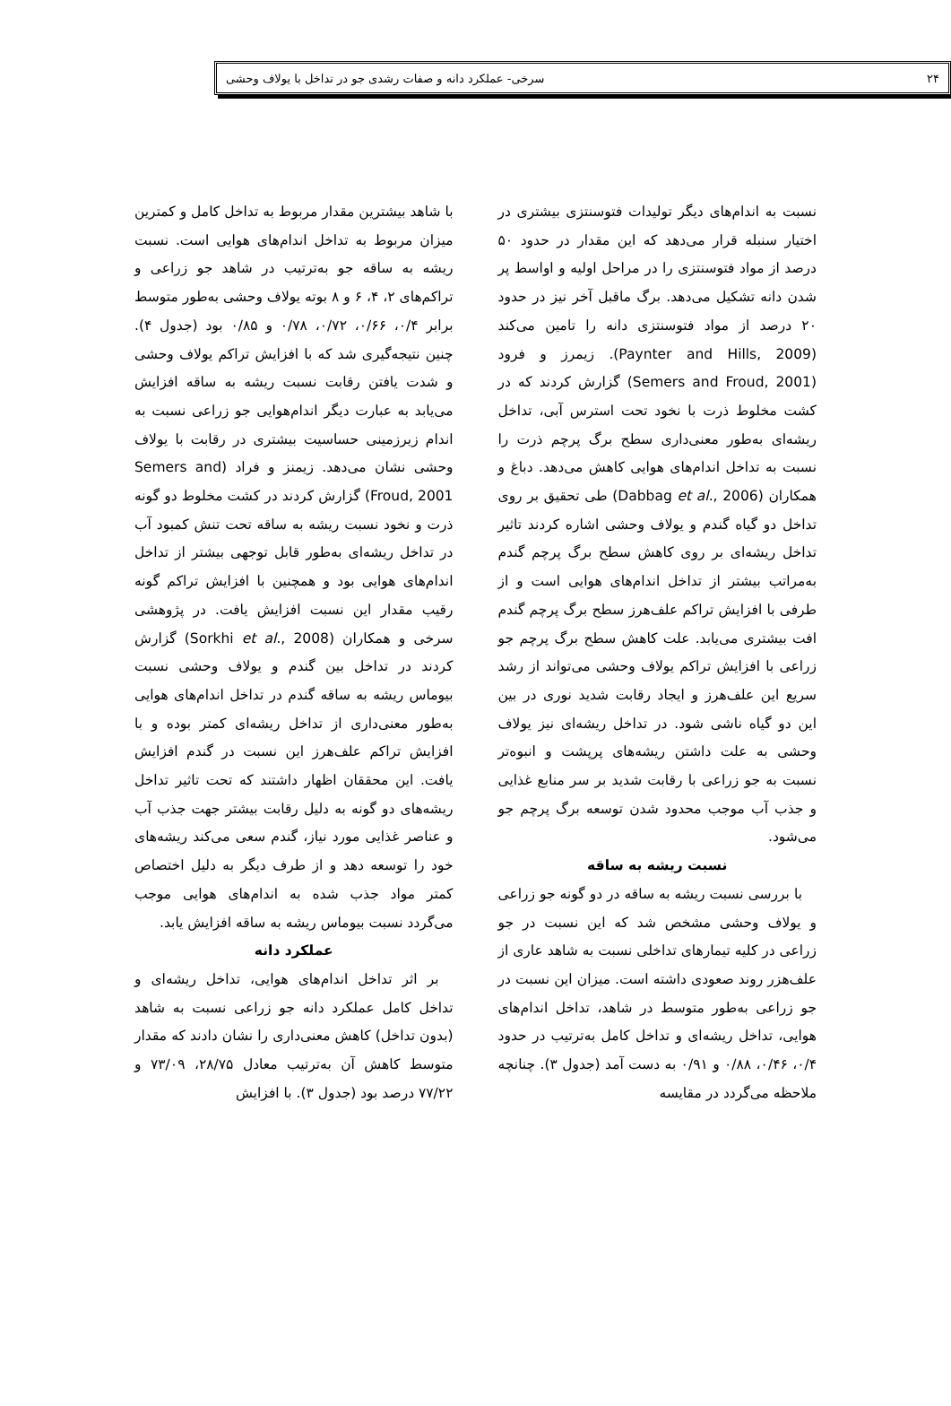۲۴ سرخی- عملکرد دانه و صفات رشدی جو در تداخل با یولاف وحشی
نسبت به اندام‌های دیگر تولیدات فتوسنتزی بیشتری در اختیار سنبله قرار می‌دهد که این مقدار در حدود ۵۰ درصد از مواد فتوسنتزی را در مراحل اولیه و اواسط پر شدن دانه تشکیل می‌دهد. برگ ماقبل آخر نیز در حدود ۲۰ درصد از مواد فتوسنتزی دانه را تامین می‌کند (Paynter and Hills, 2009). زیمرز و فرود (Semers and Froud, 2001) گزارش کردند که در کشت مخلوط ذرت با نخود تحت استرس آبی، تداخل ریشه‌ای به‌طور معنی‌داری سطح برگ پرچم ذرت را نسبت به تداخل اندام‌های هوایی کاهش می‌دهد. دباغ و همکاران (Dabbag et al., 2006) طی تحقیق بر روی تداخل دو گیاه گندم و یولاف وحشی اشاره کردند تاثیر تداخل ریشه‌ای بر روی کاهش سطح برگ پرچم گندم به‌مراتب بیشتر از تداخل اندام‌های هوایی است و از طرفی با افزایش تراکم علف‌هرز سطح برگ پرچم گندم افت بیشتری می‌یابد. علت کاهش سطح برگ پرچم جو زراعی با افزایش تراکم یولاف وحشی می‌تواند از رشد سریع این علف‌هرز و ایجاد رقابت شدید نوری در بین این دو گیاه ناشی شود. در تداخل ریشه‌ای نیز یولاف وحشی به علت داشتن ریشه‌های پرپشت و انبوه‌تر نسبت به جو زراعی با رقابت شدید بر سر منابع غذایی و جذب آب موجب محدود شدن توسعه برگ پرچم جو می‌شود.
نسبت ریشه به ساقه
با بررسی نسبت ریشه به ساقه در دو گونه جو زراعی و یولاف وحشی مشخص شد که این نسبت در جو زراعی در کلیه تیمارهای تداخلی نسبت به شاهد عاری از علف‌هزر روند صعودی داشته است. میزان این نسبت در جو زراعی به‌طور متوسط در شاهد، تداخل اندام‌های هوایی، تداخل ریشه‌ای و تداخل کامل به‌ترتیب در حدود ۰/۴، ۰/۴۶، ۰/۸۸ و ۰/۹۱ به دست آمد (جدول ۳). چنانچه ملاحظه می‌گردد در مقایسه
با شاهد بیشترین مقدار مربوط به تداخل کامل و کمترین میزان مربوط به تداخل اندام‌های هوایی است. نسبت ریشه به ساقه جو به‌ترتیب در شاهد جو زراعی و تراکم‌های ۲، ۴، ۶ و ۸ بوته یولاف وحشی به‌طور متوسط برابر ۰/۴، ۰/۶۶، ۰/۷۲، ۰/۷۸ و ۰/۸۵ بود (جدول ۴). چنین نتیجه‌گیری شد که با افزایش تراکم یولاف وحشی و شدت یافتن رقابت نسبت ریشه به ساقه افزایش می‌یابد به عبارت دیگر اندام‌هوایی جو زراعی نسبت به اندام زیرزمینی حساسیت بیشتری در رقابت با یولاف وحشی نشان می‌دهد. زیمنز و فراد (Semers and Froud, 2001) گزارش کردند در کشت مخلوط دو گونه ذرت و نخود نسبت ریشه به ساقه تحت تنش کمبود آب در تداخل ریشه‌ای به‌طور قابل توجهی بیشتر از تداخل اندام‌های هوایی بود و همچنین با افزایش تراکم گونه رقیب مقدار این نسبت افزایش یافت. در پژوهشی سرخی و همکاران (Sorkhi et al., 2008) گزارش کردند در تداخل بین گندم و یولاف وحشی نسبت بیوماس ریشه به ساقه گندم در تداخل اندام‌های هوایی به‌طور معنی‌داری از تداخل ریشه‌ای کمتر بوده و با افزایش تراکم علف‌هرز این نسبت در گندم افزایش یافت. این محققان اظهار داشتند که تحت تاثیر تداخل ریشه‌های دو گونه به دلیل رقابت بیشتر جهت جذب آب و عناصر غذایی مورد نیاز، گندم سعی می‌کند ریشه‌های خود را توسعه دهد و از طرف دیگر به دلیل اختصاص کمتر مواد جذب شده به اندام‌های هوایی موجب می‌گردد نسبت بیوماس ریشه به ساقه افزایش یابد.
عملکرد دانه
بر اثر تداخل اندام‌های هوایی، تداخل ریشه‌ای و تداخل کامل عملکرد دانه جو زراعی نسبت به شاهد (بدون تداخل) کاهش معنی‌داری را نشان دادند که مقدار متوسط کاهش آن به‌ترتیب معادل ۲۸/۷۵، ۷۳/۰۹ و ۷۷/۲۲ درصد بود (جدول ۳). با افزایش